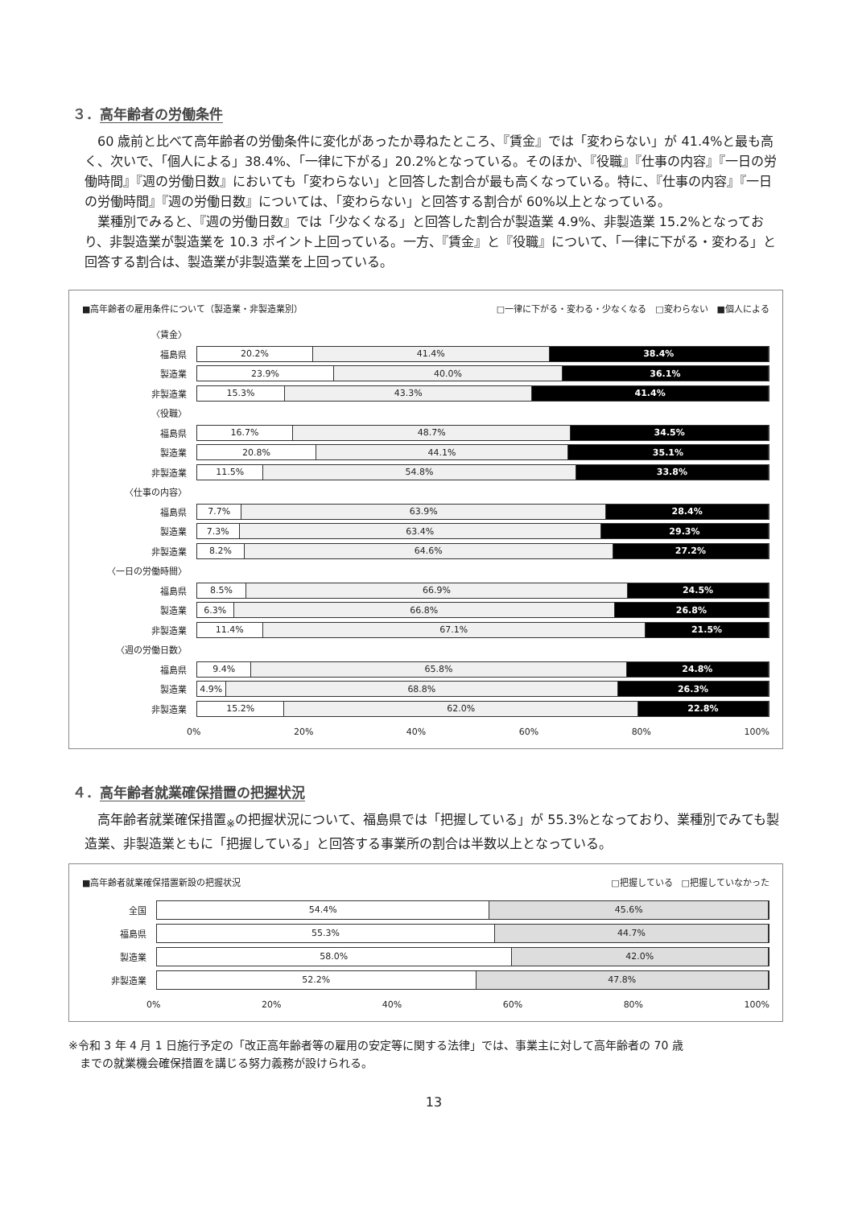３．高年齢者の労働条件
60 歳前と比べて高年齢者の労働条件に変化があったか尋ねたところ、『賃金』では「変わらない」が 41.4%と最も高く、次いで、「個人による」38.4%、「一律に下がる」20.2%となっている。そのほか、『役職』『仕事の内容』『一日の労働時間』『週の労働日数』においても「変わらない」と回答した割合が最も高くなっている。特に、『仕事の内容』『一日の労働時間』『週の労働日数』については、「変わらない」と回答する割合が 60%以上となっている。
業種別でみると、『週の労働日数』では「少なくなる」と回答した割合が製造業 4.9%、非製造業 15.2%となっており、非製造業が製造業を 10.3 ポイント上回っている。一方、『賃金』と『役職』について、「一律に下がる・変わる」と回答する割合は、製造業が非製造業を上回っている。
■高年齢者の雇用条件について（製造業・非製造業別） □一律に下がる・変わる・少なくなる　□変わらない　■個人による
〈賃金〉
福島県
20.2% 41.4% 38.4%
製造業
23.9% 40.0% 36.1%
非製造業
15.3% 43.3% 41.4%
〈役職〉
福島県
16.7% 48.7% 34.5%
製造業
20.8% 44.1% 35.1%
非製造業
11.5% 54.8% 33.8%
〈仕事の内容〉
福島県
7.7% 63.9% 28.4%
製造業
7.3% 63.4% 29.3%
非製造業
8.2% 64.6% 27.2%
〈一日の労働時間〉
福島県
8.5% 66.9% 24.5%
製造業
6.3% 66.8% 26.8%
非製造業
11.4% 67.1% 21.5%
〈週の労働日数〉
福島県
9.4% 65.8% 24.8%
製造業
4.9% 68.8% 26.3%
非製造業
15.2% 62.0% 22.8%
0% 20% 40% 60% 80% 100%
４．高年齢者就業確保措置の把握状況
高年齢者就業確保措置<sub>※</sub>の把握状況について、福島県では「把握している」が 55.3%となっており、業種別でみても製造業、非製造業ともに「把握している」と回答する事業所の割合は半数以上となっている。
■高年齢者就業確保措置新設の把握状況 □把握している　□把握していなかった
全国
54.4% 45.6%
福島県
55.3% 44.7%
製造業
58.0% 42.0%
非製造業
52.2% 47.8%
0% 20% 40% 60% 80% 100%
※令和 3 年 4 月 1 日施行予定の「改正高年齢者等の雇用の安定等に関する法律」では、事業主に対して高年齢者の 70 歳
　までの就業機会確保措置を講じる努力義務が設けられる。
13